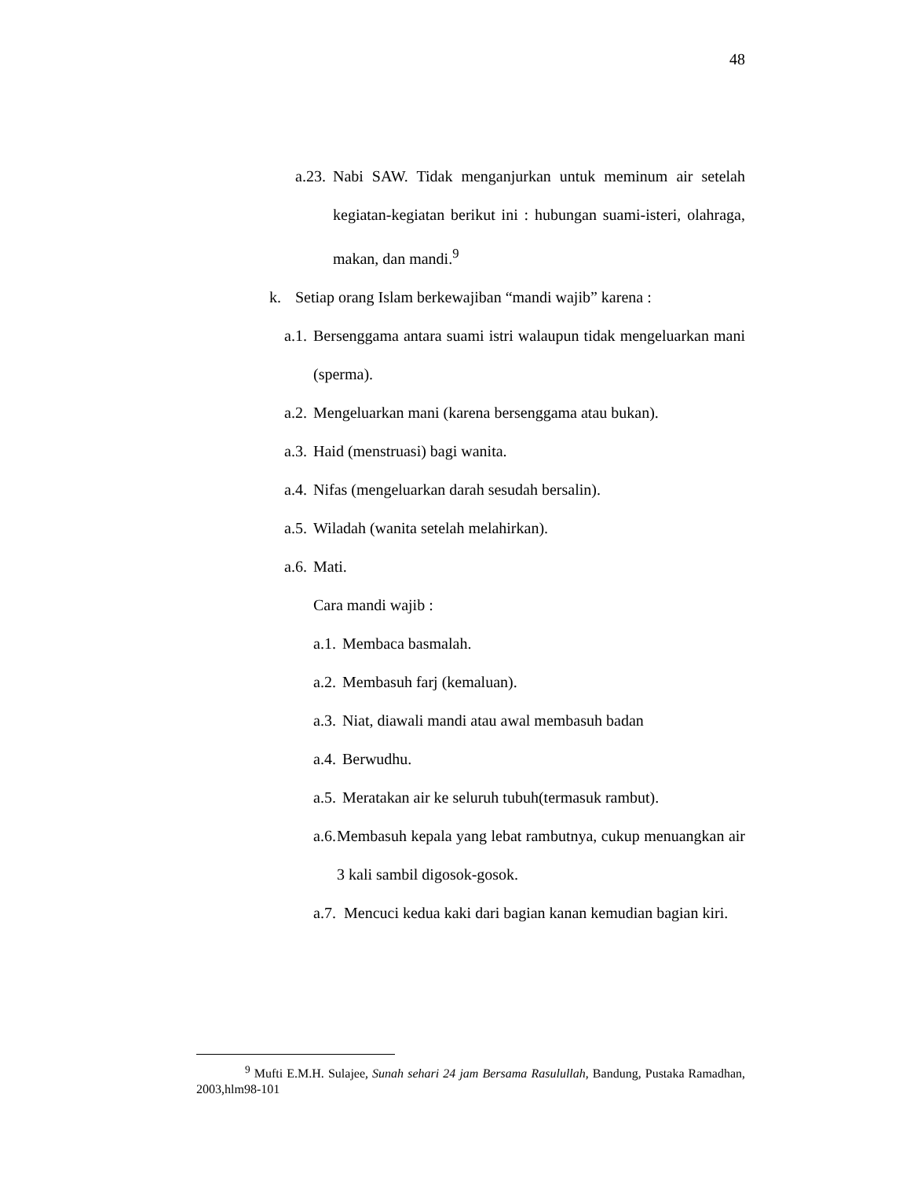48
a.23. Nabi SAW. Tidak menganjurkan untuk meminum air setelah kegiatan-kegiatan berikut ini : hubungan suami-isteri, olahraga, makan, dan mandi.<sup>9</sup>
k. Setiap orang Islam berkewajiban “mandi wajib” karena :
a.1. Bersenggama antara suami istri walaupun tidak mengeluarkan mani (sperma).
a.2. Mengeluarkan mani (karena bersenggama atau bukan).
a.3. Haid (menstruasi) bagi wanita.
a.4. Nifas (mengeluarkan darah sesudah bersalin).
a.5. Wiladah (wanita setelah melahirkan).
a.6. Mati.
Cara mandi wajib :
a.1. Membaca basmalah.
a.2. Membasuh farj (kemaluan).
a.3. Niat, diawali mandi atau awal membasuh badan
a.4. Berwudhu.
a.5. Meratakan air ke seluruh tubuh(termasuk rambut).
a.6. Membasuh kepala yang lebat rambutnya, cukup menuangkan air 3 kali sambil digosok-gosok.
a.7. Mencuci kedua kaki dari bagian kanan kemudian bagian kiri.
<sup>9</sup> Mufti E.M.H. Sulajee, Sunah sehari 24 jam Bersama Rasulullah, Bandung, Pustaka Ramadhan, 2003,hlm98-101